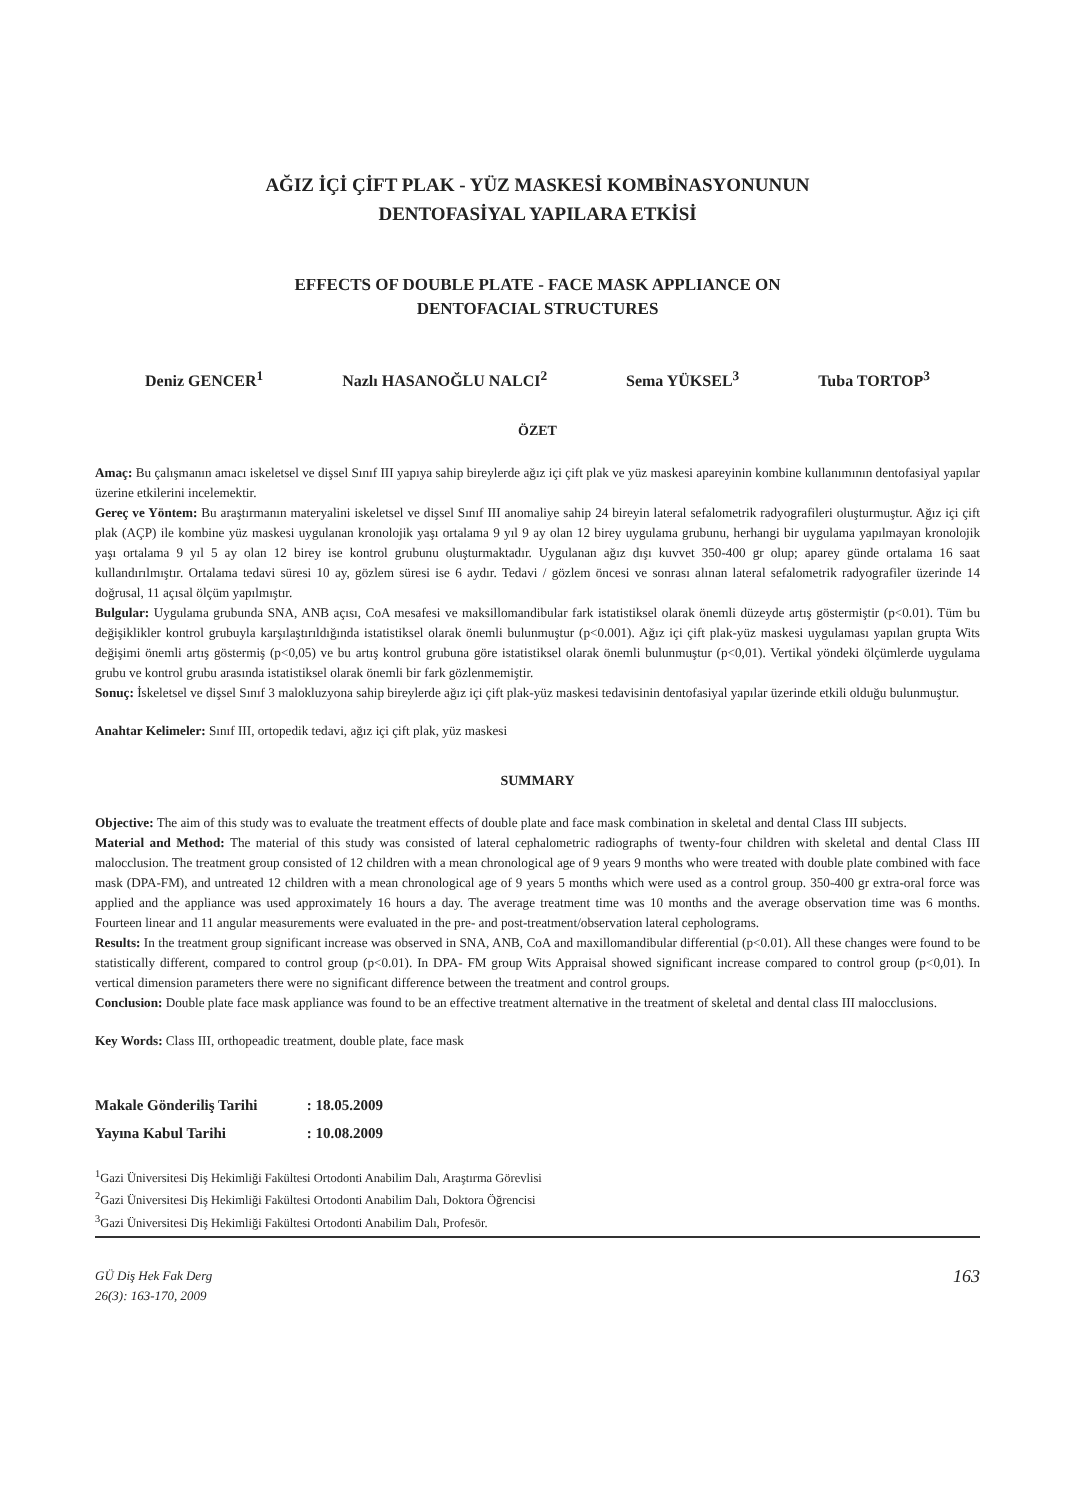AĞIZ İÇİ ÇİFT PLAK - YÜZ MASKESİ KOMBİNASYONUNUN
DENTOFASİYAL YAPILARA ETKİSİ
EFFECTS OF DOUBLE PLATE - FACE MASK APPLIANCE ON
DENTOFACIAL STRUCTURES
Deniz GENCER<sup>1</sup> Nazlı HASANOĞLU NALCI<sup>2</sup> Sema YÜKSEL<sup>3</sup> Tuba TORTOP<sup>3</sup>
ÖZET
Amaç: Bu çalışmanın amacı iskeletsel ve dişsel Sınıf III yapıya sahip bireylerde ağız içi çift plak ve yüz maskesi apareyinin kombine kullanımının dentofasiyal yapılar üzerine etkilerini incelemektir.
Gereç ve Yöntem: Bu araştırmanın materyalini iskeletsel ve dişsel Sınıf III anomaliye sahip 24 bireyin lateral sefalometrik radyografileri oluşturmuştur. Ağız içi çift plak (AÇP) ile kombine yüz maskesi uygulanan kronolojik yaşı ortalama 9 yıl 9 ay olan 12 birey uygulama grubunu, herhangi bir uygulama yapılmayan kronolojik yaşı ortalama 9 yıl 5 ay olan 12 birey ise kontrol grubunu oluşturmaktadır. Uygulanan ağız dışı kuvvet 350-400 gr olup; aparey günde ortalama 16 saat kullandırılmıştır. Ortalama tedavi süresi 10 ay, gözlem süresi ise 6 aydır. Tedavi / gözlem öncesi ve sonrası alınan lateral sefalometrik radyografiler üzerinde 14 doğrusal, 11 açısal ölçüm yapılmıştır.
Bulgular: Uygulama grubunda SNA, ANB açısı, CoA mesafesi ve maksillomandibular fark istatistiksel olarak önemli düzeyde artış göstermiştir (p<0.01). Tüm bu değişiklikler kontrol grubuyla karşılaştırıldığında istatistiksel olarak önemli bulunmuştur (p<0.001). Ağız içi çift plak-yüz maskesi uygulaması yapılan grupta Wits değişimi önemli artış göstermiş (p<0,05) ve bu artış kontrol grubuna göre istatistiksel olarak önemli bulunmuştur (p<0,01). Vertikal yöndeki ölçümlerde uygulama grubu ve kontrol grubu arasında istatistiksel olarak önemli bir fark gözlenmemiştir.
Sonuç: İskeletsel ve dişsel Sınıf 3 malokluzyona sahip bireylerde ağız içi çift plak-yüz maskesi tedavisinin dentofasiyal yapılar üzerinde etkili olduğu bulunmuştur.
Anahtar Kelimeler: Sınıf III, ortopedik tedavi, ağız içi çift plak, yüz maskesi
SUMMARY
Objective: The aim of this study was to evaluate the treatment effects of double plate and face mask combination in skeletal and dental Class III subjects.
Material and Method: The material of this study was consisted of lateral cephalometric radiographs of twenty-four children with skeletal and dental Class III malocclusion. The treatment group consisted of 12 children with a mean chronological age of 9 years 9 months who were treated with double plate combined with face mask (DPA-FM), and untreated 12 children with a mean chronological age of 9 years 5 months which were used as a control group. 350-400 gr extra-oral force was applied and the appliance was used approximately 16 hours a day. The average treatment time was 10 months and the average observation time was 6 months. Fourteen linear and 11 angular measurements were evaluated in the pre- and post-treatment/observation lateral cepholograms.
Results: In the treatment group significant increase was observed in SNA, ANB, CoA and maxillomandibular differential (p<0.01). All these changes were found to be statistically different, compared to control group (p<0.01). In DPA- FM group Wits Appraisal showed significant increase compared to control group (p<0,01). In vertical dimension parameters there were no significant difference between the treatment and control groups.
Conclusion: Double plate face mask appliance was found to be an effective treatment alternative in the treatment of skeletal and dental class III malocclusions.
Key Words: Class III, orthopeadic treatment, double plate, face mask
Makale Gönderiliş Tarihi : 18.05.2009
Yayına Kabul Tarihi : 10.08.2009
<sup>1</sup> Gazi Üniversitesi Diş Hekimliği Fakültesi Ortodonti Anabilim Dalı, Araştırma Görevlisi
<sup>2</sup> Gazi Üniversitesi Diş Hekimliği Fakültesi Ortodonti Anabilim Dalı, Doktora Öğrencisi
<sup>3</sup> Gazi Üniversitesi Diş Hekimliği Fakültesi Ortodonti Anabilim Dalı, Profesör.
GÜ Diş Hek Fak Derg
26(3): 163-170, 2009
163